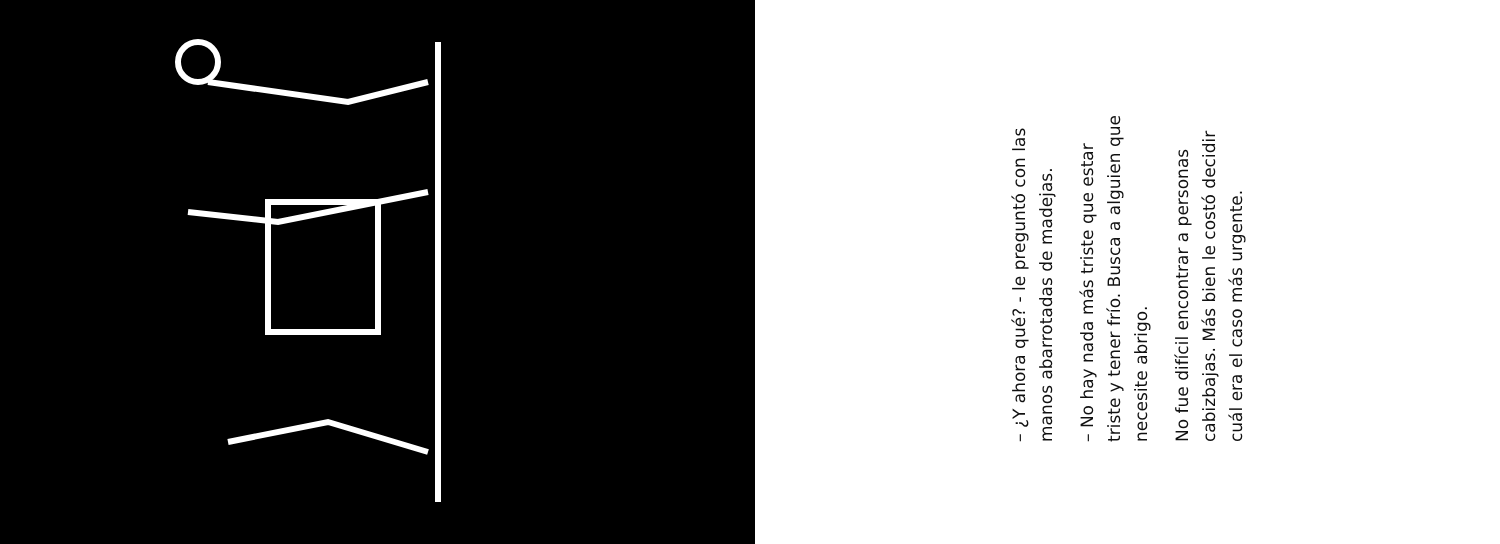– ¿Y ahora qué? - le preguntó con las manos abarrotadas de madejas.
– No hay nada más triste que estar triste y tener frío. Busca a alguien que necesite abrigo.
No fue difícil encontrar a personas cabizbajas. Más bien le costó decidir cuál era el caso más urgente.